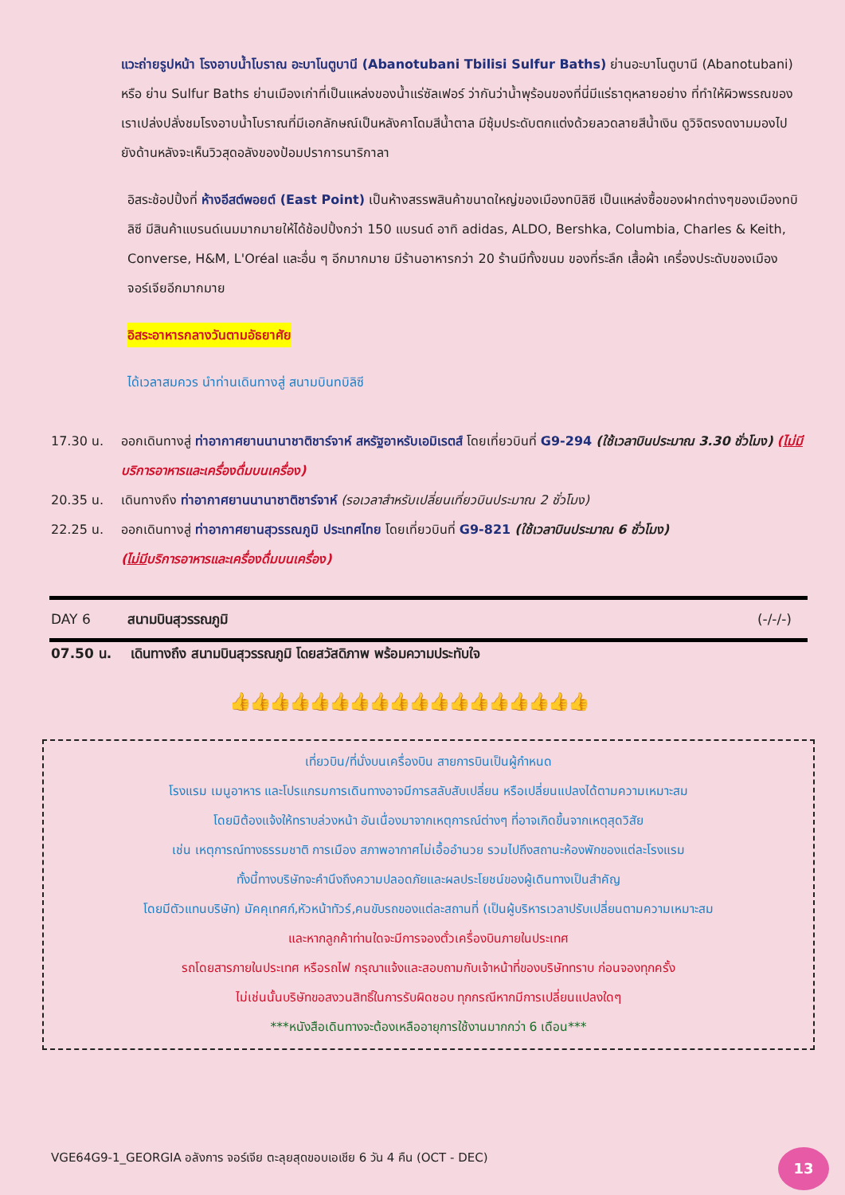แวะถ่ายรูปหน้า โรงอาบน้ำโบราณ อะบาโนตูบานี (Abanotubani Tbilisi Sulfur Baths) ย่านอะบาโนตูบานี (Abanotubani) หรือ ย่าน Sulfur Baths ย่านเมืองเก่าที่เป็นแหล่งของน้ำแร่ซัลเฟอร์ ว่ากันว่าน้ำพุร้อนของที่นี่มีแร่ธาตุหลายอย่าง ที่ทำให้ผิวพรรณของเราเปล่งปลั่งชมโรงอาบน้ำโบราณที่มีเอกลักษณ์เป็นหลังคาโดมสีน้ำตาล มีซุ้มประดับตกแต่งด้วยลวดลายสีน้ำเงิน ดูวิจิตรงดงามมองไปยังด้านหลังจะเห็นวิวสุดอลังของป้อมปราการนาริกาลา
อิสระช้อปปิ้งที่ ห้างอีสต์พอยต์ (East Point) เป็นห้างสรรพสินค้าขนาดใหญ่ของเมืองทบิลิซี เป็นแหล่งซื้อของฝากต่างๆของเมืองทบิลิซี มีสินค้าแบรนด์เนมมากมายให้ได้ช้อปปิ้งกว่า 150 แบรนด์ อาทิ adidas, ALDO, Bershka, Columbia, Charles & Keith, Converse, H&M, L'Oréal และอื่น ๆ อีกมากมาย มีร้านอาหารกว่า 20 ร้านมีทั้งขนม ของที่ระลึก เสื้อผ้า เครื่องประดับของเมืองจอร์เจียอีกมากมาย
อิสระอาหารกลางวันตามอัธยาศัย
ได้เวลาสมควร นำท่านเดินทางสู่ สนามบินทบิลิซี
17.30 น. ออกเดินทางสู่ ท่าอากาศยานนานาชาติชาร์จาห์ สหรัฐอาหรับเอมิเรตส์ โดยเที่ยวบินที่ G9-294 (ใช้เวลาบินประมาณ 3.30 ชั่วโมง) (ไม่มีบริการอาหารและเครื่องดื่มบนเครื่อง)
20.35 น. เดินทางถึง ท่าอากาศยานนานาชาติชาร์จาห์ (รอเวลาสำหรับเปลี่ยนเที่ยวบินประมาณ 2 ชั่วโมง)
22.25 น. ออกเดินทางสู่ ท่าอากาศยานสุวรรณภูมิ ประเทศไทย โดยเที่ยวบินที่ G9-821 (ใช้เวลาบินประมาณ 6 ชั่วโมง)
(ไม่มีบริการอาหารและเครื่องดื่มบนเครื่อง)
DAY 6 สนามบินสุวรรณภูมิ (-/-/-)
07.50 น. เดินทางถึง สนามบินสุวรรณภูมิ โดยสวัสดิภาพ พร้อมความประทับใจ
👍👍👍👍👍👍👍👍👍👍👍👍👍👍👍👍👍👍
เที่ยวบิน/ที่นั่งบนเครื่องบิน สายการบินเป็นผู้กำหนด
โรงแรม เมนูอาหาร และโปรแกรมการเดินทางอาจมีการสลับสับเปลี่ยน หรือเปลี่ยนแปลงได้ตามความเหมาะสม
โดยมิต้องแจ้งให้ทราบล่วงหน้า อันเนื่องมาจากเหตุการณ์ต่างๆ ที่อาจเกิดขึ้นจากเหตุสุดวิสัย
เช่น เหตุการณ์ทางธรรมชาติ การเมือง สภาพอากาศไม่เอื้ออำนวย รวมไปถึงสถานะห้องพักของแต่ละโรงแรม
ทั้งนี้ทางบริษัทจะคำนึงถึงความปลอดภัยและผลประโยชน์ของผู้เดินทางเป็นสำคัญ
โดยมีตัวแทนบริษัท) มัคคุเทศก์,หัวหน้าทัวร์,คนขับรถของแต่ละสถานที่ (เป็นผู้บริหารเวลาปรับเปลี่ยนตามความเหมาะสม
และหากลูกค้าท่านใดจะมีการจองตั๋วเครื่องบินภายในประเทศ
รถโดยสารภายในประเทศ หรือรถไฟ กรุณาแจ้งและสอบถามกับเจ้าหน้าที่ของบริษัททราบ ก่อนจองทุกครั้ง
ไม่เช่นนั้นบริษัทขอสงวนสิทธิ์ในการรับผิดชอบ ทุกกรณีหากมีการเปลี่ยนแปลงใดๆ
***หนังสือเดินทางจะต้องเหลืออายุการใช้งานมากกว่า 6 เดือน***
VGE64G9-1_GEORGIA อลังการ จอร์เจีย ตะลุยสุดขอบเอเชีย 6 วัน 4 คืน (OCT - DEC)
13